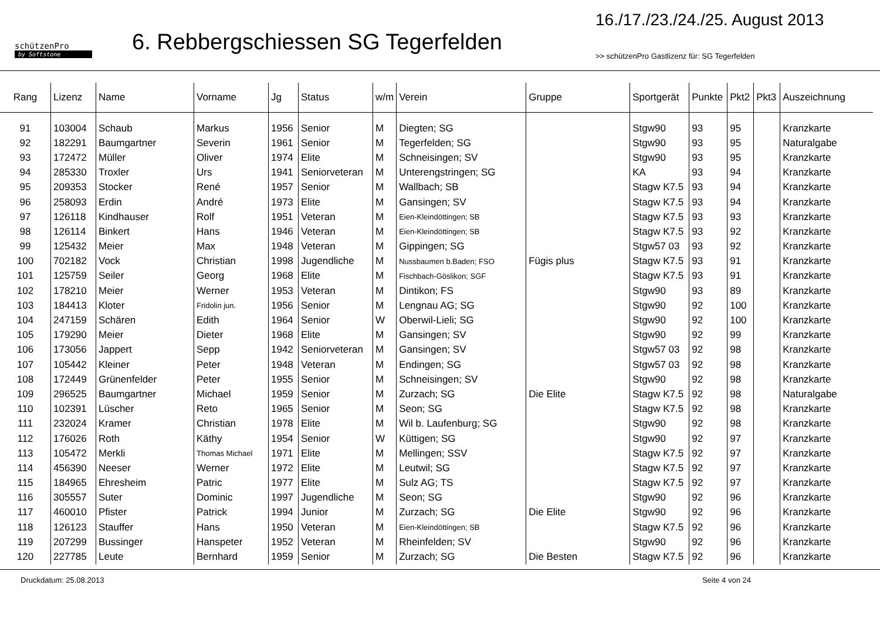schützenPro
by Softstone
6. Rebbergschiessen SG Tegerfelden
16./17./23./24./25. August 2013
>> schützenPro Gastlizenz für: SG Tegerfelden
| Rang | Lizenz | Name | Vorname | Jg | Status | w/m | Verein | Gruppe | Sportgerät | Punkte | Pkt2 | Pkt3 | Auszeichnung |
| --- | --- | --- | --- | --- | --- | --- | --- | --- | --- | --- | --- | --- | --- |
| 91 | 103004 | Schaub | Markus | 1956 | Senior | M | Diegten; SG | | Stgw90 | 93 | 95 | | Kranzkarte |
| 92 | 182291 | Baumgartner | Severin | 1961 | Senior | M | Tegerfelden; SG | | Stgw90 | 93 | 95 | | Naturalgabe |
| 93 | 172472 | Müller | Oliver | 1974 | Elite | M | Schneisingen; SV | | Stgw90 | 93 | 95 | | Kranzkarte |
| 94 | 285330 | Troxler | Urs | 1941 | Seniorveteran | M | Unterengstringen; SG | | KA | 93 | 94 | | Kranzkarte |
| 95 | 209353 | Stocker | René | 1957 | Senior | M | Wallbach; SB | | Stagw K7.5 | 93 | 94 | | Kranzkarte |
| 96 | 258093 | Erdin | André | 1973 | Elite | M | Gansingen; SV | | Stagw K7.5 | 93 | 94 | | Kranzkarte |
| 97 | 126118 | Kindhauser | Rolf | 1951 | Veteran | M | Eien-Kleindöttingen; SB | | Stagw K7.5 | 93 | 93 | | Kranzkarte |
| 98 | 126114 | Binkert | Hans | 1946 | Veteran | M | Eien-Kleindöttingen; SB | | Stagw K7.5 | 93 | 92 | | Kranzkarte |
| 99 | 125432 | Meier | Max | 1948 | Veteran | M | Gippingen; SG | | Stgw57 03 | 93 | 92 | | Kranzkarte |
| 100 | 702182 | Vock | Christian | 1998 | Jugendliche | M | Nussbaumen b.Baden; FSO | Fügis plus | Stagw K7.5 | 93 | 91 | | Kranzkarte |
| 101 | 125759 | Seiler | Georg | 1968 | Elite | M | Fischbach-Göslikon; SGF | | Stagw K7.5 | 93 | 91 | | Kranzkarte |
| 102 | 178210 | Meier | Werner | 1953 | Veteran | M | Dintikon; FS | | Stgw90 | 93 | 89 | | Kranzkarte |
| 103 | 184413 | Kloter | Fridolin jun. | 1956 | Senior | M | Lengnau AG; SG | | Stgw90 | 92 | 100 | | Kranzkarte |
| 104 | 247159 | Schären | Edith | 1964 | Senior | W | Oberwil-Lieli; SG | | Stgw90 | 92 | 100 | | Kranzkarte |
| 105 | 179290 | Meier | Dieter | 1968 | Elite | M | Gansingen; SV | | Stgw90 | 92 | 99 | | Kranzkarte |
| 106 | 173056 | Jappert | Sepp | 1942 | Seniorveteran | M | Gansingen; SV | | Stgw57 03 | 92 | 98 | | Kranzkarte |
| 107 | 105442 | Kleiner | Peter | 1948 | Veteran | M | Endingen; SG | | Stgw57 03 | 92 | 98 | | Kranzkarte |
| 108 | 172449 | Grünenfelder | Peter | 1955 | Senior | M | Schneisingen; SV | | Stgw90 | 92 | 98 | | Kranzkarte |
| 109 | 296525 | Baumgartner | Michael | 1959 | Senior | M | Zurzach; SG | Die Elite | Stagw K7.5 | 92 | 98 | | Naturalgabe |
| 110 | 102391 | Lüscher | Reto | 1965 | Senior | M | Seon; SG | | Stagw K7.5 | 92 | 98 | | Kranzkarte |
| 111 | 232024 | Kramer | Christian | 1978 | Elite | M | Wil b. Laufenburg; SG | | Stgw90 | 92 | 98 | | Kranzkarte |
| 112 | 176026 | Roth | Käthy | 1954 | Senior | W | Küttigen; SG | | Stgw90 | 92 | 97 | | Kranzkarte |
| 113 | 105472 | Merkli | Thomas Michael | 1971 | Elite | M | Mellingen; SSV | | Stagw K7.5 | 92 | 97 | | Kranzkarte |
| 114 | 456390 | Neeser | Werner | 1972 | Elite | M | Leutwil; SG | | Stagw K7.5 | 92 | 97 | | Kranzkarte |
| 115 | 184965 | Ehresheim | Patric | 1977 | Elite | M | Sulz AG; TS | | Stagw K7.5 | 92 | 97 | | Kranzkarte |
| 116 | 305557 | Suter | Dominic | 1997 | Jugendliche | M | Seon; SG | | Stgw90 | 92 | 96 | | Kranzkarte |
| 117 | 460010 | Pfister | Patrick | 1994 | Junior | M | Zurzach; SG | Die Elite | Stgw90 | 92 | 96 | | Kranzkarte |
| 118 | 126123 | Stauffer | Hans | 1950 | Veteran | M | Eien-Kleindöttingen; SB | | Stagw K7.5 | 92 | 96 | | Kranzkarte |
| 119 | 207299 | Bussinger | Hanspeter | 1952 | Veteran | M | Rheinfelden; SV | | Stgw90 | 92 | 96 | | Kranzkarte |
| 120 | 227785 | Leute | Bernhard | 1959 | Senior | M | Zurzach; SG | Die Besten | Stagw K7.5 | 92 | 96 | | Kranzkarte |
Druckdatum: 25.08.2013 Seite 4 von 24